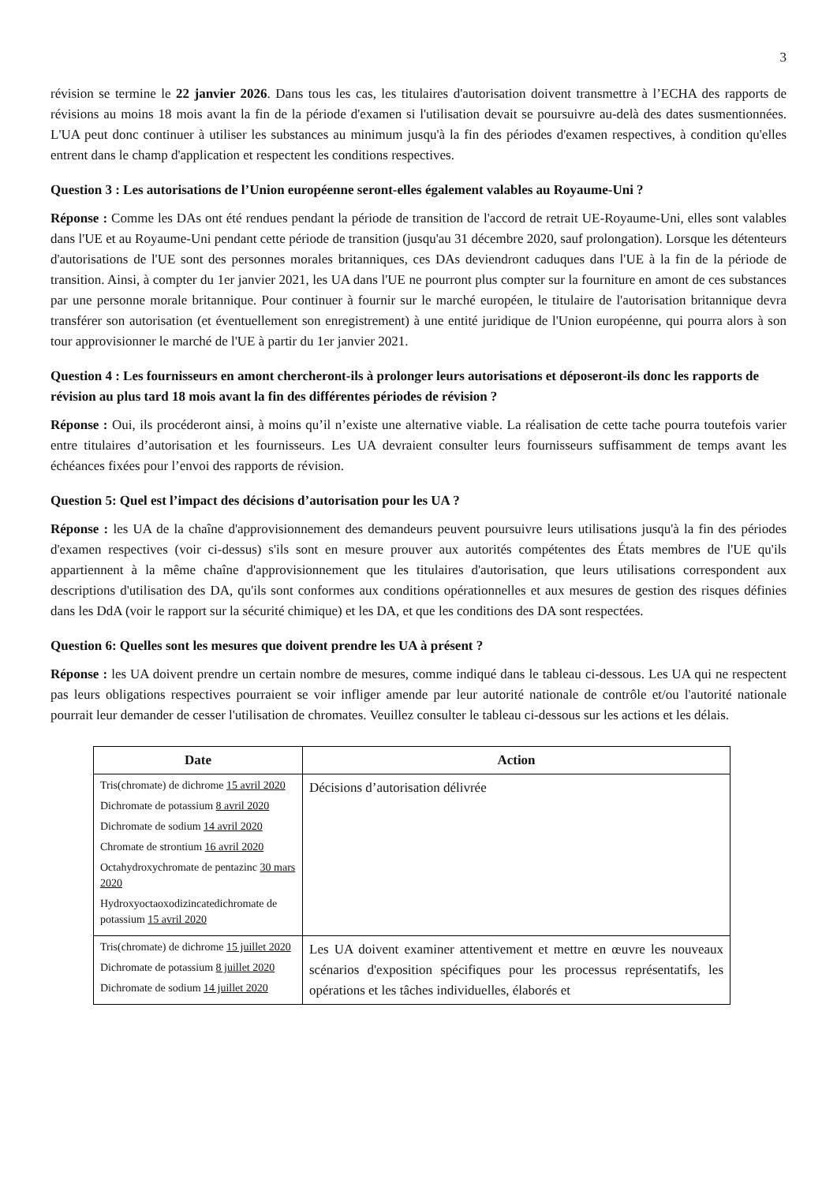3
révision se termine le 22 janvier 2026. Dans tous les cas, les titulaires d'autorisation doivent transmettre à l’ECHA des rapports de révisions au moins 18 mois avant la fin de la période d'examen si l'utilisation devait se poursuivre au-delà des dates susmentionnées. L'UA peut donc continuer à utiliser les substances au minimum jusqu'à la fin des périodes d'examen respectives, à condition qu'elles entrent dans le champ d'application et respectent les conditions respectives.
Question 3 : Les autorisations de l’Union européenne seront-elles également valables au Royaume-Uni ?
Réponse : Comme les DAs ont été rendues pendant la période de transition de l'accord de retrait UE-Royaume-Uni, elles sont valables dans l'UE et au Royaume-Uni pendant cette période de transition (jusqu'au 31 décembre 2020, sauf prolongation). Lorsque les détenteurs d'autorisations de l'UE sont des personnes morales britanniques, ces DAs deviendront caduques dans l'UE à la fin de la période de transition. Ainsi, à compter du 1er janvier 2021, les UA dans l'UE ne pourront plus compter sur la fourniture en amont de ces substances par une personne morale britannique. Pour continuer à fournir sur le marché européen, le titulaire de l'autorisation britannique devra transférer son autorisation (et éventuellement son enregistrement) à une entité juridique de l'Union européenne, qui pourra alors à son tour approvisionner le marché de l'UE à partir du 1er janvier 2021.
Question 4 : Les fournisseurs en amont chercheront-ils à prolonger leurs autorisations et déposeront-ils donc les rapports de révision au plus tard 18 mois avant la fin des différentes périodes de révision ?
Réponse : Oui, ils procéderont ainsi, à moins qu’il n’existe une alternative viable. La réalisation de cette tache pourra toutefois varier entre titulaires d’autorisation et les fournisseurs. Les UA devraient consulter leurs fournisseurs suffisamment de temps avant les échéances fixées pour l’envoi des rapports de révision.
Question 5: Quel est l’impact des décisions d’autorisation pour les UA ?
Réponse : les UA de la chaîne d'approvisionnement des demandeurs peuvent poursuivre leurs utilisations jusqu'à la fin des périodes d'examen respectives (voir ci-dessus) s'ils sont en mesure prouver aux autorités compétentes des États membres de l'UE qu'ils appartiennent à la même chaîne d'approvisionnement que les titulaires d'autorisation, que leurs utilisations correspondent aux descriptions d'utilisation des DA, qu'ils sont conformes aux conditions opérationnelles et aux mesures de gestion des risques définies dans les DdA (voir le rapport sur la sécurité chimique) et les DA, et que les conditions des DA sont respectées.
Question 6: Quelles sont les mesures que doivent prendre les UA à présent ?
Réponse : les UA doivent prendre un certain nombre de mesures, comme indiqué dans le tableau ci-dessous. Les UA qui ne respectent pas leurs obligations respectives pourraient se voir infliger amende par leur autorité nationale de contrôle et/ou l'autorité nationale pourrait leur demander de cesser l'utilisation de chromates. Veuillez consulter le tableau ci-dessous sur les actions et les délais.
| Date | Action |
| --- | --- |
| Tris(chromate) de dichrome 15 avril 2020 Dichromate de potassium 8 avril 2020 Dichromate de sodium 14 avril 2020 Chromate de strontium 16 avril 2020 Octahydroxychromate de pentazinc 30 mars 2020 Hydroxyoctaoxodizincatedichromate de potassium 15 avril 2020 | Décisions d’autorisation délivrée |
| Tris(chromate) de dichrome 15 juillet 2020 Dichromate de potassium 8 juillet 2020 Dichromate de sodium 14 juillet 2020 | Les UA doivent examiner attentivement et mettre en œuvre les nouveaux scénarios d'exposition spécifiques pour les processus représentatifs, les opérations et les tâches individuelles, élaborés et |